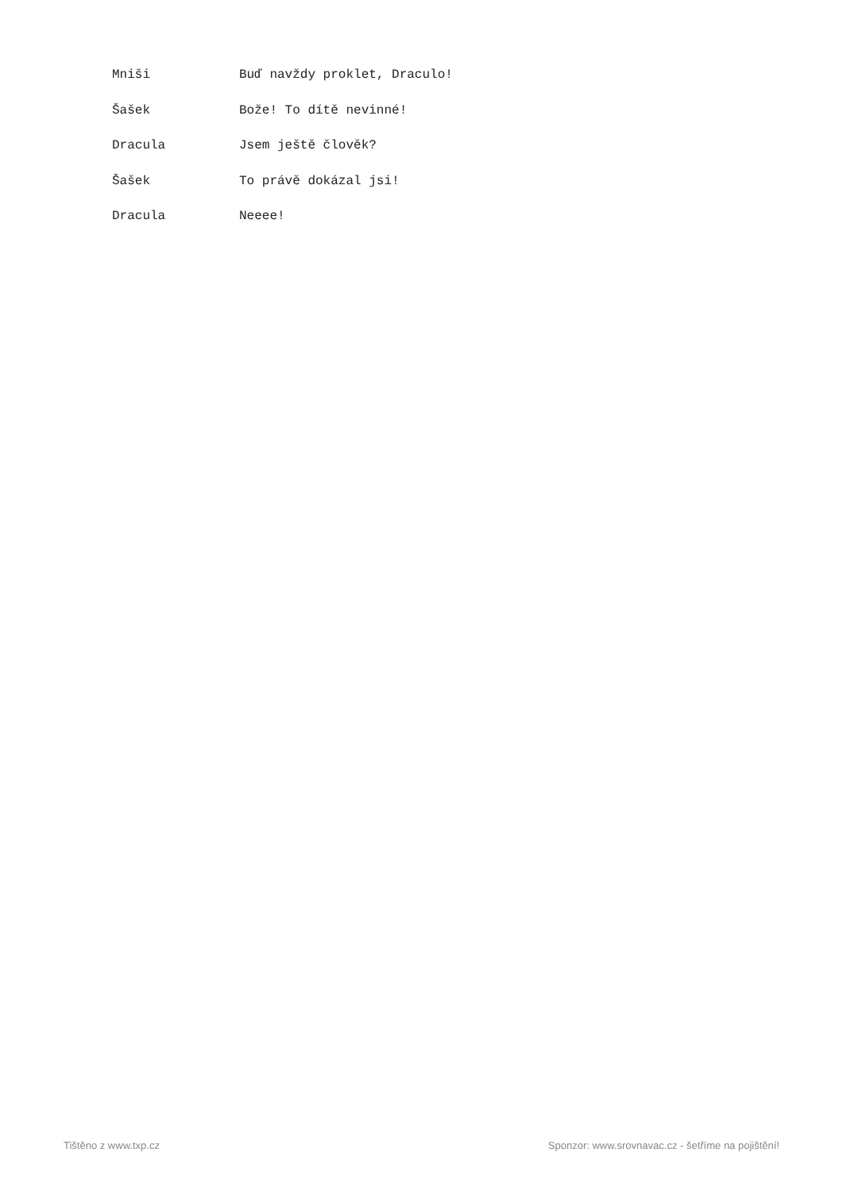Mniši Buď navždy proklet, Draculo!
Šašek Bože! To dítě nevinné!
Dracula Jsem ještě člověk?
Šašek To právě dokázal jsi!
Dracula Neeee!
Tištěno z www.txp.cz Sponzor: www.srovnavac.cz - šetříme na pojištění!